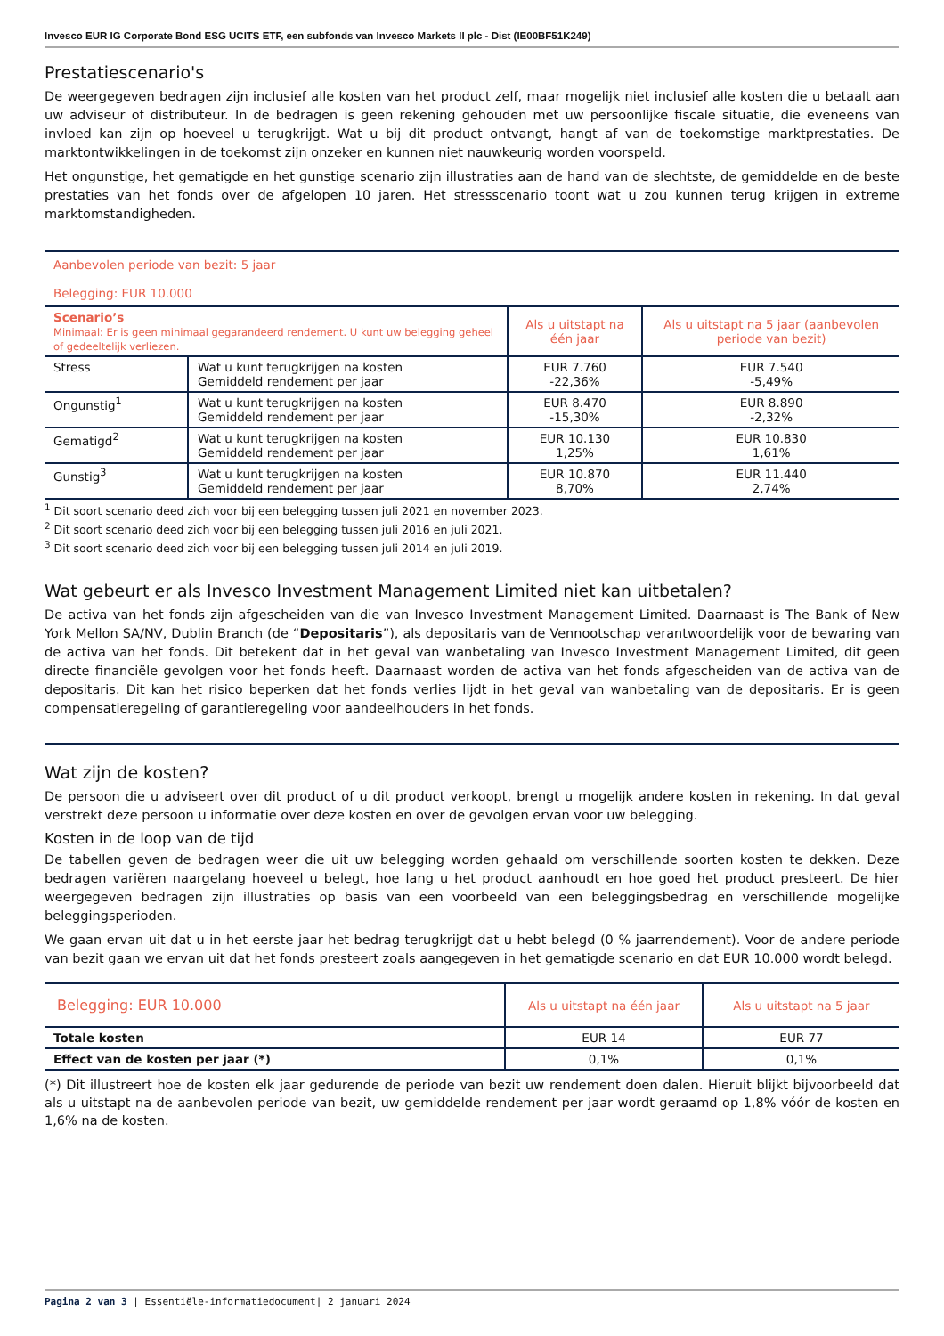Invesco EUR IG Corporate Bond ESG UCITS ETF, een subfonds van Invesco Markets II plc - Dist (IE00BF51K249)
Prestatiescenario's
De weergegeven bedragen zijn inclusief alle kosten van het product zelf, maar mogelijk niet inclusief alle kosten die u betaalt aan uw adviseur of distributeur. In de bedragen is geen rekening gehouden met uw persoonlijke fiscale situatie, die eveneens van invloed kan zijn op hoeveel u terugkrijgt. Wat u bij dit product ontvangt, hangt af van de toekomstige marktprestaties. De marktontwikkelingen in de toekomst zijn onzeker en kunnen niet nauwkeurig worden voorspeld.
Het ongunstige, het gematigde en het gunstige scenario zijn illustraties aan de hand van de slechtste, de gemiddelde en de beste prestaties van het fonds over de afgelopen 10 jaren. Het stressscenario toont wat u zou kunnen terug krijgen in extreme marktomstandigheden.
| Aanbevolen periode van bezit: 5 jaar Belegging: EUR 10.000 | | | |
| Scenario’s Minimaal: Er is geen minimaal gegarandeerd rendement. U kunt uw belegging geheel of gedeeltelijk verliezen. | | Als u uitstapt na één jaar | Als u uitstapt na 5 jaar (aanbevolen periode van bezit) |
| Stress | Wat u kunt terugkrijgen na kosten Gemiddeld rendement per jaar | EUR 7.760 -22,36% | EUR 7.540 -5,49% |
| Ongunstig<sup>1</sup> | Wat u kunt terugkrijgen na kosten Gemiddeld rendement per jaar | EUR 8.470 -15,30% | EUR 8.890 -2,32% |
| Gematigd<sup>2</sup> | Wat u kunt terugkrijgen na kosten Gemiddeld rendement per jaar | EUR 10.130 1,25% | EUR 10.830 1,61% |
| Gunstig<sup>3</sup> | Wat u kunt terugkrijgen na kosten Gemiddeld rendement per jaar | EUR 10.870 8,70% | EUR 11.440 2,74% |
<sup>1</sup> Dit soort scenario deed zich voor bij een belegging tussen juli 2021 en november 2023.
<sup>2</sup> Dit soort scenario deed zich voor bij een belegging tussen juli 2016 en juli 2021.
<sup>3</sup> Dit soort scenario deed zich voor bij een belegging tussen juli 2014 en juli 2019.
Wat gebeurt er als Invesco Investment Management Limited niet kan uitbetalen?
De activa van het fonds zijn afgescheiden van die van Invesco Investment Management Limited. Daarnaast is The Bank of New York Mellon SA/NV, Dublin Branch (de “Depositaris”), als depositaris van de Vennootschap verantwoordelijk voor de bewaring van de activa van het fonds. Dit betekent dat in het geval van wanbetaling van Invesco Investment Management Limited, dit geen directe financiële gevolgen voor het fonds heeft. Daarnaast worden de activa van het fonds afgescheiden van de activa van de depositaris. Dit kan het risico beperken dat het fonds verlies lijdt in het geval van wanbetaling van de depositaris. Er is geen compensatieregeling of garantieregeling voor aandeelhouders in het fonds.
Wat zijn de kosten?
De persoon die u adviseert over dit product of u dit product verkoopt, brengt u mogelijk andere kosten in rekening. In dat geval verstrekt deze persoon u informatie over deze kosten en over de gevolgen ervan voor uw belegging.
Kosten in de loop van de tijd
De tabellen geven de bedragen weer die uit uw belegging worden gehaald om verschillende soorten kosten te dekken. Deze bedragen variëren naargelang hoeveel u belegt, hoe lang u het product aanhoudt en hoe goed het product presteert. De hier weergegeven bedragen zijn illustraties op basis van een voorbeeld van een beleggingsbedrag en verschillende mogelijke beleggingsperioden.
We gaan ervan uit dat u in het eerste jaar het bedrag terugkrijgt dat u hebt belegd (0 % jaarrendement). Voor de andere periode van bezit gaan we ervan uit dat het fonds presteert zoals aangegeven in het gematigde scenario en dat EUR 10.000 wordt belegd.
| Belegging: EUR 10.000 | Als u uitstapt na één jaar | Als u uitstapt na 5 jaar |
| Totale kosten | EUR 14 | EUR 77 |
| Effect van de kosten per jaar (*) | 0,1% | 0,1% |
(*) Dit illustreert hoe de kosten elk jaar gedurende de periode van bezit uw rendement doen dalen. Hieruit blijkt bijvoorbeeld dat als u uitstapt na de aanbevolen periode van bezit, uw gemiddelde rendement per jaar wordt geraamd op 1,8% vóór de kosten en 1,6% na de kosten.
Pagina 2 van 3 | Essentiële-informatiedocument| 2 januari 2024